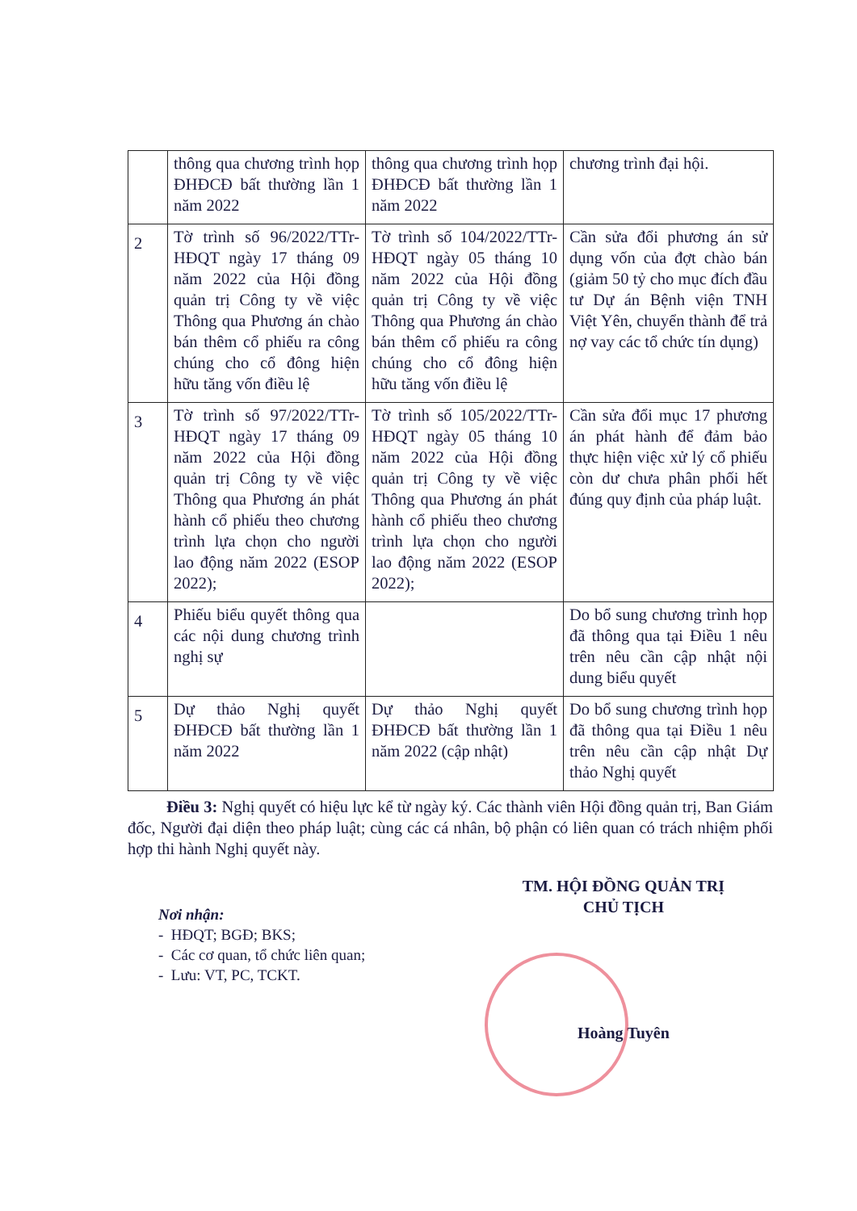| | thông qua chương trình họp ĐHĐCĐ bất thường lần 1 năm 2022 | thông qua chương trình họp ĐHĐCĐ bất thường lần 1 năm 2022 | chương trình đại hội. |
| 2 | Tờ trình số 96/2022/TTr-HĐQT ngày 17 tháng 09 năm 2022 của Hội đồng quản trị Công ty về việc Thông qua Phương án chào bán thêm cổ phiếu ra công chúng cho cổ đông hiện hữu tăng vốn điều lệ | Tờ trình số 104/2022/TTr-HĐQT ngày 05 tháng 10 năm 2022 của Hội đồng quản trị Công ty về việc Thông qua Phương án chào bán thêm cổ phiếu ra công chúng cho cổ đông hiện hữu tăng vốn điều lệ | Cần sửa đổi phương án sử dụng vốn của đợt chào bán (giảm 50 tỷ cho mục đích đầu tư Dự án Bệnh viện TNH Việt Yên, chuyển thành để trả nợ vay các tổ chức tín dụng) |
| 3 | Tờ trình số 97/2022/TTr-HĐQT ngày 17 tháng 09 năm 2022 của Hội đồng quản trị Công ty về việc Thông qua Phương án phát hành cổ phiếu theo chương trình lựa chọn cho người lao động năm 2022 (ESOP 2022); | Tờ trình số 105/2022/TTr-HĐQT ngày 05 tháng 10 năm 2022 của Hội đồng quản trị Công ty về việc Thông qua Phương án phát hành cổ phiếu theo chương trình lựa chọn cho người lao động năm 2022 (ESOP 2022); | Cần sửa đổi mục 17 phương án phát hành để đảm bảo thực hiện việc xử lý cổ phiếu còn dư chưa phân phối hết đúng quy định của pháp luật. |
| 4 | Phiếu biểu quyết thông qua các nội dung chương trình nghị sự | | Do bổ sung chương trình họp đã thông qua tại Điều 1 nêu trên nêu cần cập nhật nội dung biểu quyết |
| 5 | Dự thảo Nghị quyết ĐHĐCĐ bất thường lần 1 năm 2022 | Dự thảo Nghị quyết ĐHĐCĐ bất thường lần 1 năm 2022 (cập nhật) | Do bổ sung chương trình họp đã thông qua tại Điều 1 nêu trên nêu cần cập nhật Dự thảo Nghị quyết |
Điều 3: Nghị quyết có hiệu lực kể từ ngày ký. Các thành viên Hội đồng quản trị, Ban Giám đốc, Người đại diện theo pháp luật; cùng các cá nhân, bộ phận có liên quan có trách nhiệm phối hợp thi hành Nghị quyết này.
Nơi nhận:
- HĐQT; BGĐ; BKS;
- Các cơ quan, tổ chức liên quan;
- Lưu: VT, PC, TCKT.
TM. HỘI ĐỒNG QUẢN TRỊ
CHỦ TỊCH
Hoàng Tuyên